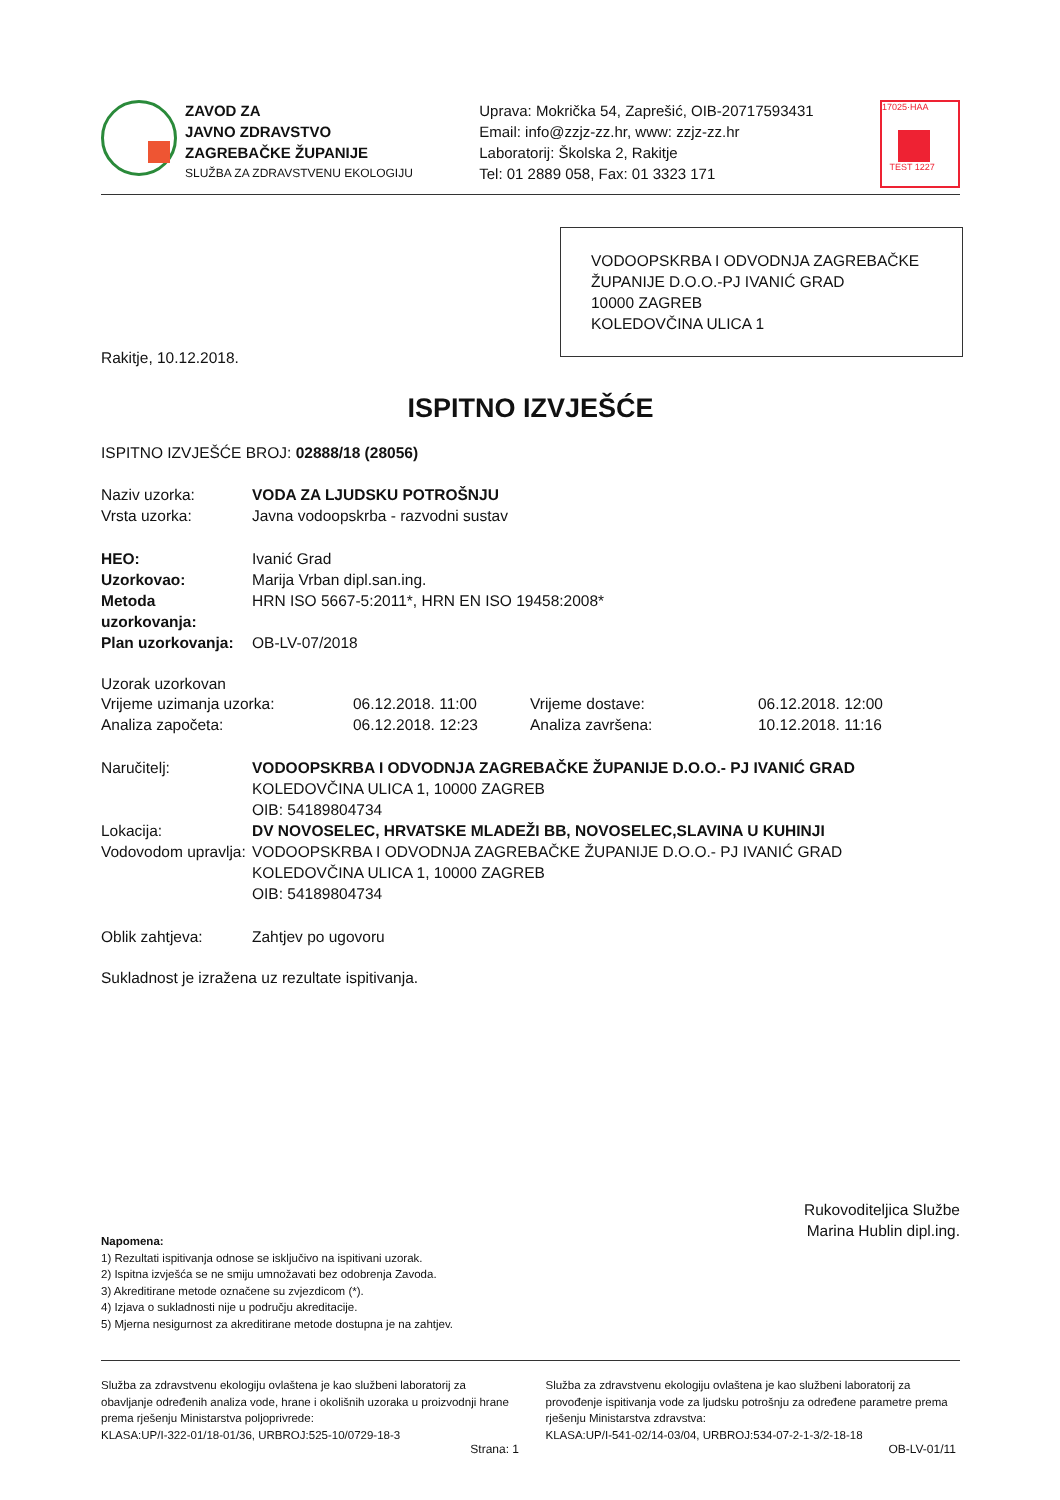ZAVOD ZA
JAVNO ZDRAVSTVO
ZAGREBAČKE ŽUPANIJE
SLUŽBA ZA ZDRAVSTVENU EKOLOGIJU
Uprava: Mokrička 54, Zaprešić, OIB-20717593431
Email: info@zzjz-zz.hr, www: zzjz-zz.hr
Laboratorij: Školska 2, Rakitje
Tel: 01 2889 058, Fax: 01 3323 171
17025·HAA
TEST 1227
VODOOPSKRBA I ODVODNJA ZAGREBAČKE ŽUPANIJE D.O.O.-PJ IVANIĆ GRAD
10000 ZAGREB
KOLEDOVČINA ULICA 1
Rakitje, 10.12.2018.
ISPITNO IZVJEŠĆE
ISPITNO IZVJEŠĆE BROJ: 02888/18 (28056)
Naziv uzorka: VODA ZA LJUDSKU POTROŠNJU
Vrsta uzorka: Javna vodoopskrba - razvodni sustav
HEO: Ivanić Grad
Uzorkovao: Marija Vrban dipl.san.ing.
Metoda uzorkovanja: HRN ISO 5667-5:2011*, HRN EN ISO 19458:2008*
Plan uzorkovanja: OB-LV-07/2018
Uzorak uzorkovan
Vrijeme uzimanja uzorka: 06.12.2018. 11:00 Vrijeme dostave: 06.12.2018. 12:00
Analiza započeta: 06.12.2018. 12:23 Analiza završena: 10.12.2018. 11:16
Naručitelj: VODOOPSKRBA I ODVODNJA ZAGREBAČKE ŽUPANIJE D.O.O.- PJ IVANIĆ GRAD
KOLEDOVČINA ULICA 1, 10000 ZAGREB
OIB: 54189804734
Lokacija: DV NOVOSELEC, HRVATSKE MLADEŽI BB, NOVOSELEC,SLAVINA U KUHINJI
Vodovodom upravlja: VODOOPSKRBA I ODVODNJA ZAGREBAČKE ŽUPANIJE D.O.O.- PJ IVANIĆ GRAD
KOLEDOVČINA ULICA 1, 10000 ZAGREB
OIB: 54189804734
Oblik zahtjeva: Zahtjev po ugovoru
Sukladnost je izražena uz rezultate ispitivanja.
Rukovoditeljica Službe
Marina Hublin dipl.ing.
Napomena:
1) Rezultati ispitivanja odnose se isključivo na ispitivani uzorak.
2) Ispitna izvješća se ne smiju umnožavati bez odobrenja Zavoda.
3) Akreditirane metode označene su zvjezdicom (*).
4) Izjava o sukladnosti nije u području akreditacije.
5) Mjerna nesigurnost za akreditirane metode dostupna je na zahtjev.
Služba za zdravstvenu ekologiju ovlaštena je kao službeni laboratorij za obavljanje određenih analiza vode, hrane i okolišnih uzoraka u proizvodnji hrane prema rješenju Ministarstva poljoprivrede:
KLASA:UP/I-322-01/18-01/36, URBROJ:525-10/0729-18-3
Služba za zdravstvenu ekologiju ovlaštena je kao službeni laboratorij za provođenje ispitivanja vode za ljudsku potrošnju za određene parametre prema rješenju Ministarstva zdravstva:
KLASA:UP/I-541-02/14-03/04, URBROJ:534-07-2-1-3/2-18-18
Strana: 1 OB-LV-01/11